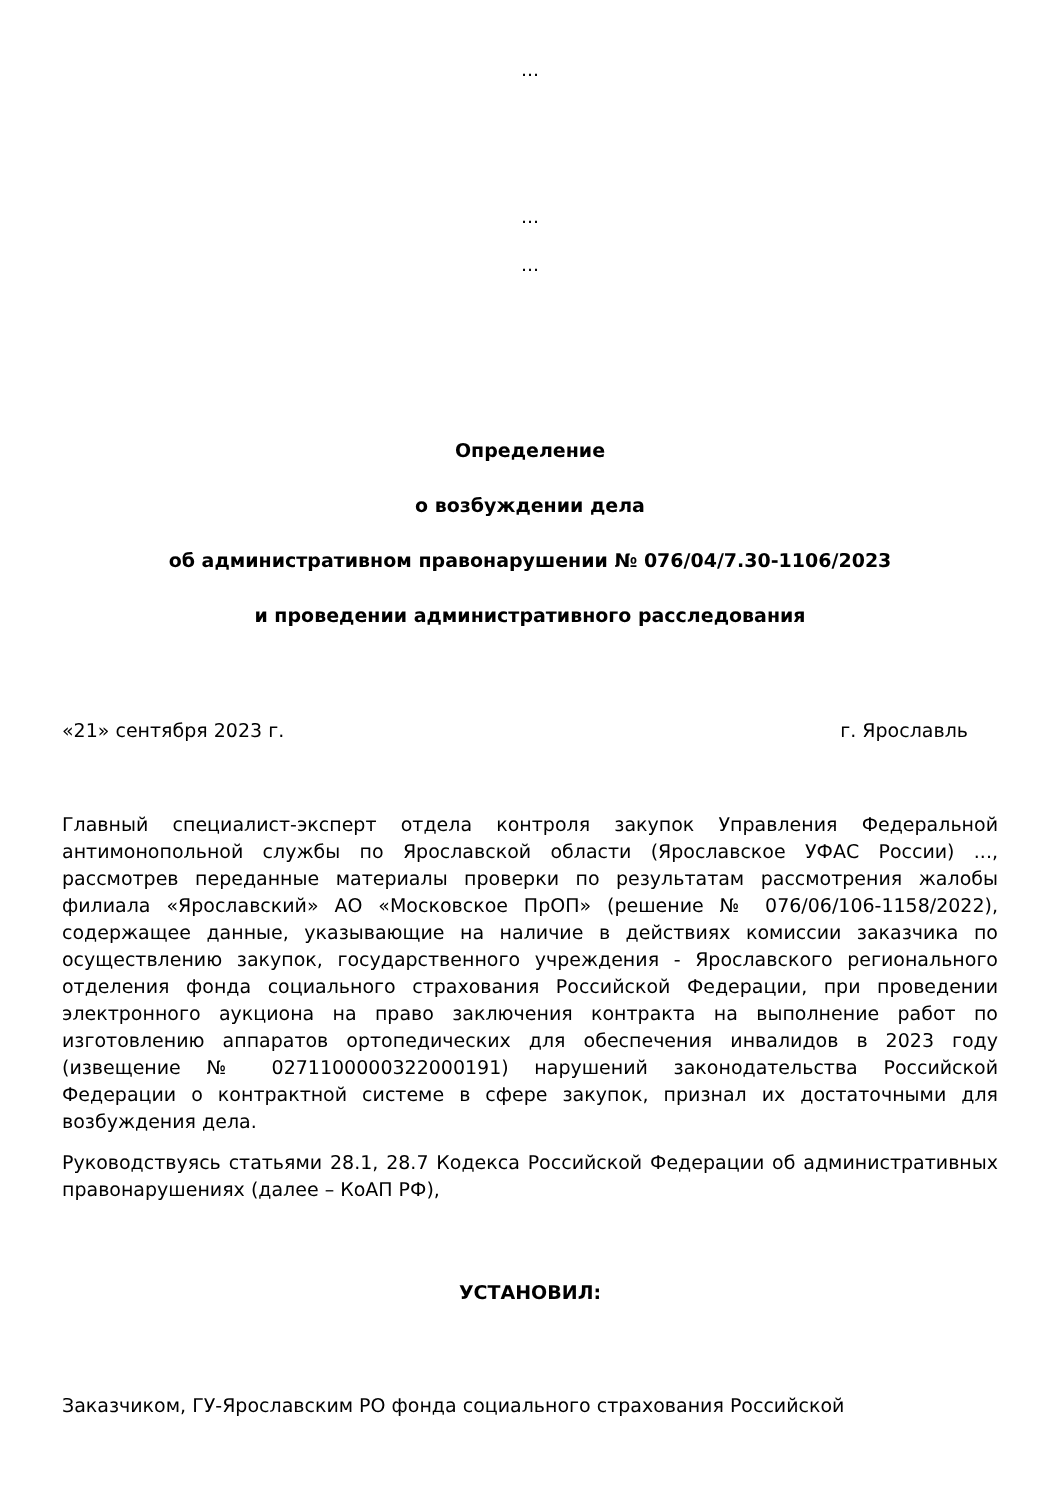...
...
...
Определение
о возбуждении дела
об административном правонарушении № 076/04/7.30-1106/2023
и проведении административного расследования
«21» сентября 2023 г. г. Ярославль
Главный специалист-эксперт отдела контроля закупок Управления Федеральной антимонопольной службы по Ярославской области (Ярославское УФАС России) ..., рассмотрев переданные материалы проверки по результатам рассмотрения жалобы филиала «Ярославский» АО «Московское ПрОП» (решение № 076/06/106-1158/2022), содержащее данные, указывающие на наличие в действиях комиссии заказчика по осуществлению закупок, государственного учреждения - Ярославского регионального отделения фонда социального страхования Российской Федерации, при проведении электронного аукциона на право заключения контракта на выполнение работ по изготовлению аппаратов ортопедических для обеспечения инвалидов в 2023 году (извещение № 0271100000322000191) нарушений законодательства Российской Федерации о контрактной системе в сфере закупок, признал их достаточными для возбуждения дела.
Руководствуясь статьями 28.1, 28.7 Кодекса Российской Федерации об административных правонарушениях (далее – КоАП РФ),
УСТАНОВИЛ:
Заказчиком, ГУ-Ярославским РО фонда социального страхования Российской